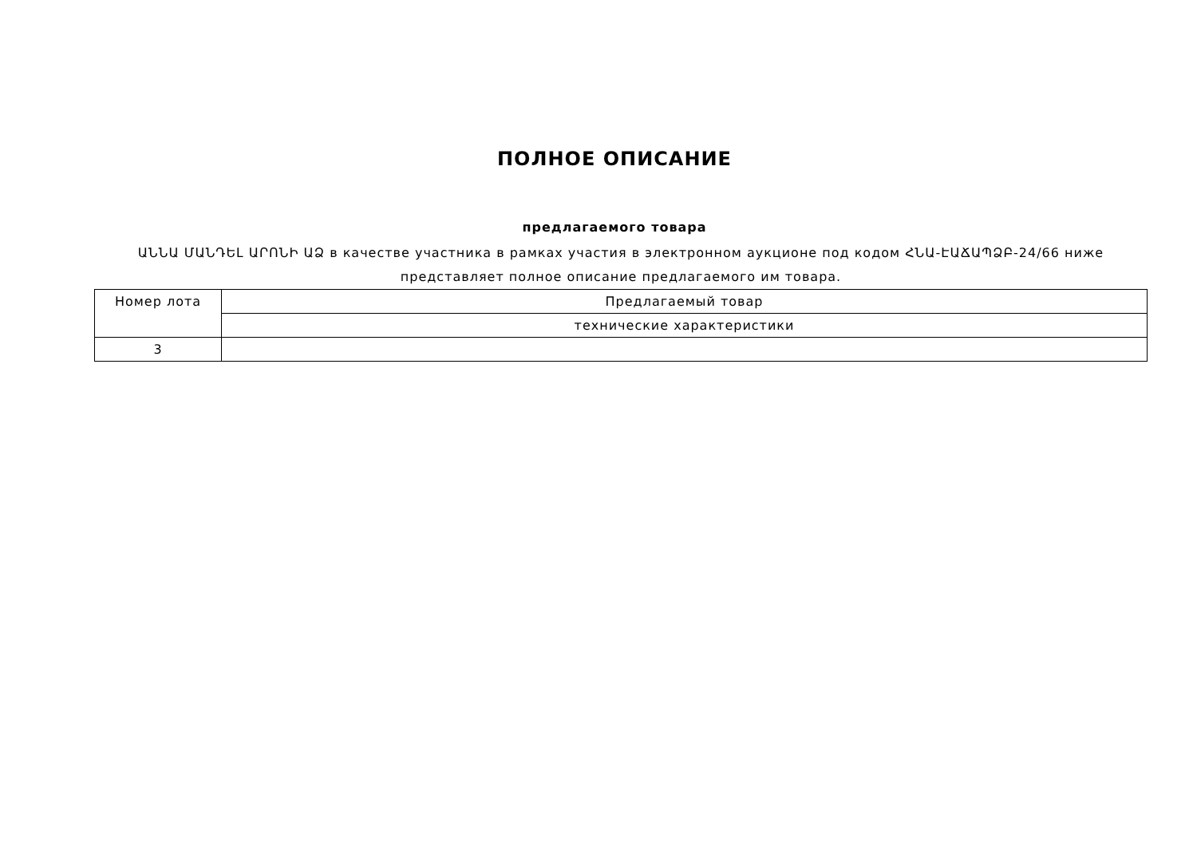ПОЛНОЕ ОПИСАНИЕ
предлагаемого товара
ԱՆՆԱ ՄԱՆԴԵԼ ԱՐՈՆԻ ԱՁ в качестве участника в рамках участия в электронном аукционе под кодом ՀՆԱ-ԷԱՃԱՊՁԲ-24/66 ниже представляет полное описание предлагаемого им товара.
| Номер лота | Предлагаемый товар |
| | технические характеристики |
| 3 | |